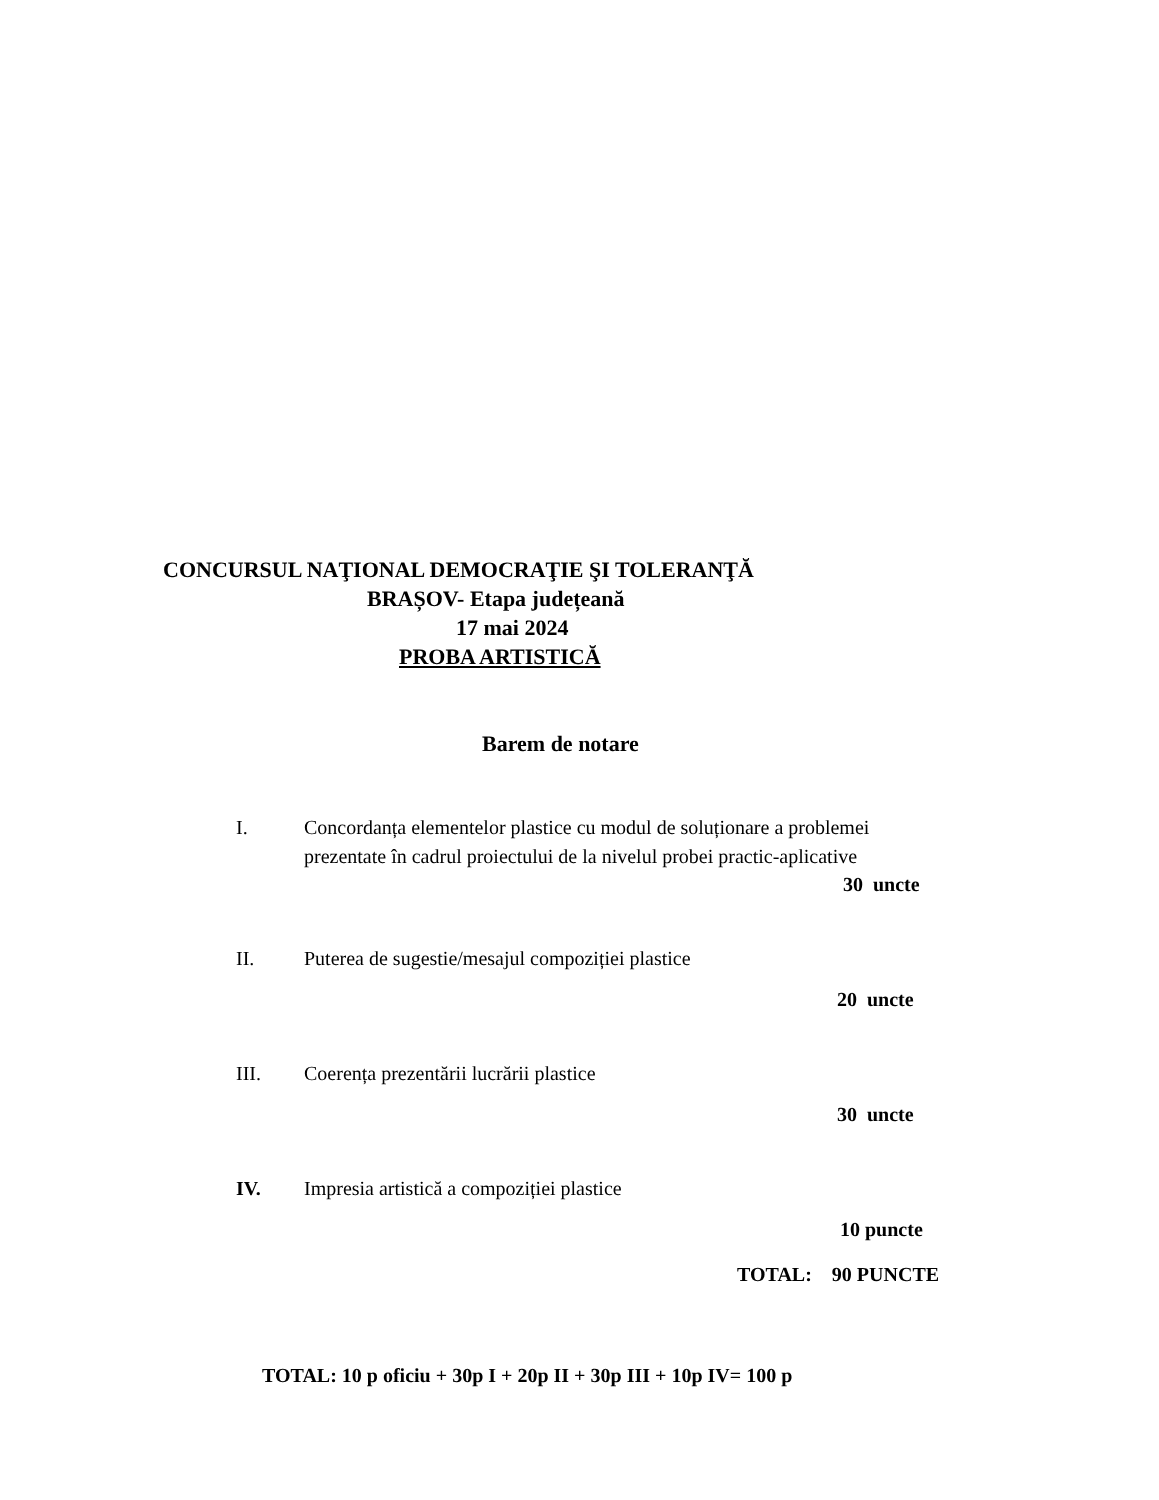CONCURSUL NAŢIONAL DEMOCRAŢIE ŞI TOLERANŢĂ
BRAȘOV- Etapa județeană
17 mai 2024
PROBA ARTISTICĂ
Barem de notare
I. Concordanța elementelor plastice cu modul de soluționare a problemei prezentate în cadrul proiectului de la nivelul probei practic-aplicative
30 uncte
II. Puterea de sugestie/mesajul compoziției plastice
20 uncte
III. Coerența prezentării lucrării plastice
30 uncte
IV. Impresia artistică a compoziției plastice
10 puncte
TOTAL: 90 PUNCTE
TOTAL: 10 p oficiu + 30p I + 20p II + 30p III + 10p IV= 100 p